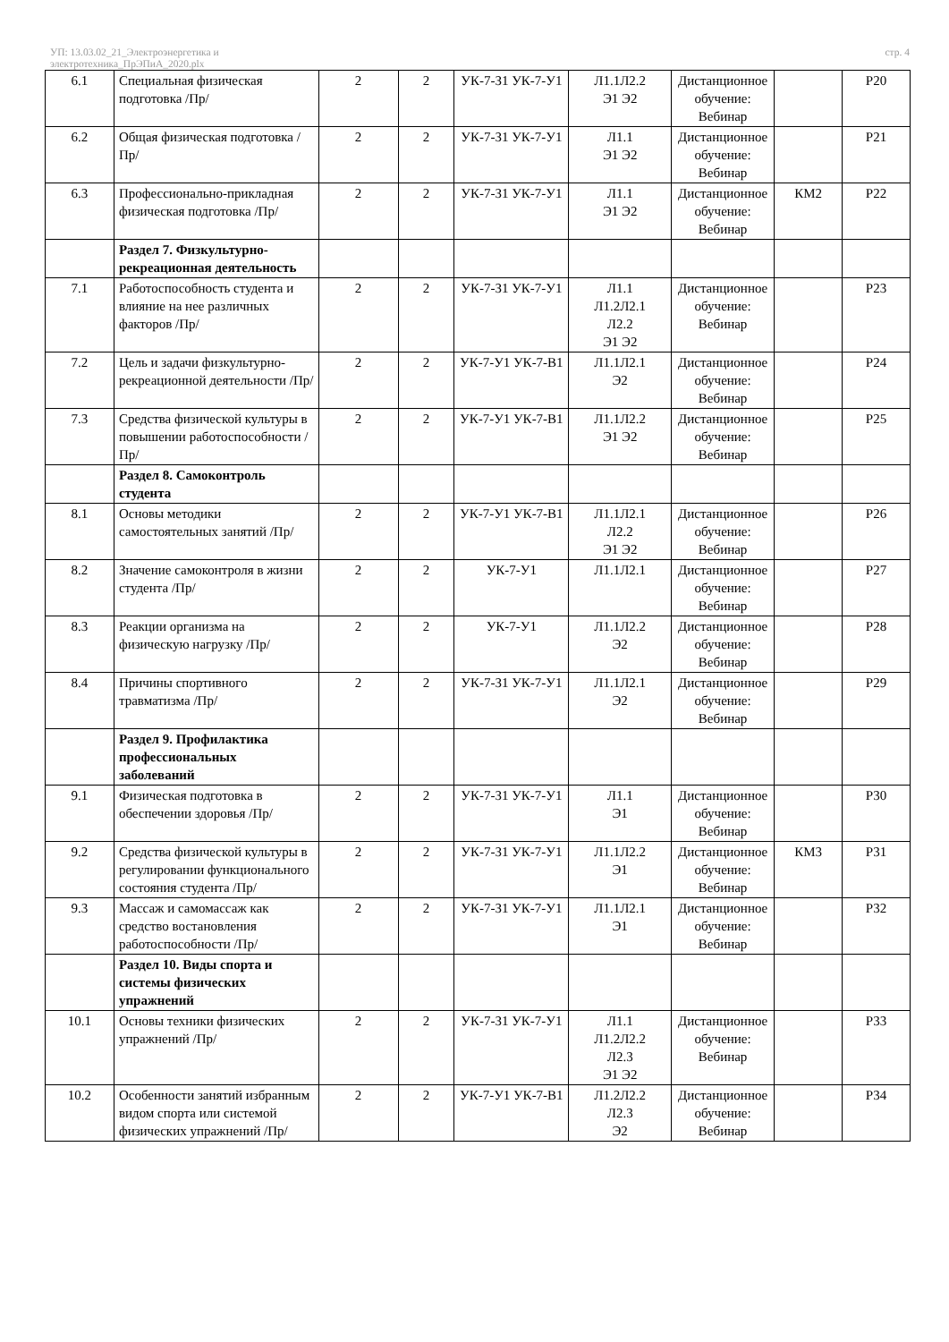УП: 13.03.02_21_Электроэнергетика и
электротехника_ПрЭПиА_2020.plx
стр. 4
| 6.1 | Специальная физическая подготовка /Пр/ | 2 | 2 | УК-7-З1 УК-7-У1 | Л1.1Л2.2 Э1 Э2 | Дистанционное обучение: Вебинар | | Р20 |
| 6.2 | Общая физическая подготовка /Пр/ | 2 | 2 | УК-7-З1 УК-7-У1 | Л1.1 Э1 Э2 | Дистанционное обучение: Вебинар | | Р21 |
| 6.3 | Профессионально-прикладная физическая подготовка /Пр/ | 2 | 2 | УК-7-З1 УК-7-У1 | Л1.1 Э1 Э2 | Дистанционное обучение: Вебинар | КМ2 | Р22 |
| | Раздел 7. Физкультурно-рекреационная деятельность | | | | | | | |
| 7.1 | Работоспособность студента и влияние на нее различных факторов /Пр/ | 2 | 2 | УК-7-З1 УК-7-У1 | Л1.1 Л1.2Л2.1 Л2.2 Э1 Э2 | Дистанционное обучение: Вебинар | | Р23 |
| 7.2 | Цель и задачи физкультурно-рекреационной деятельности /Пр/ | 2 | 2 | УК-7-У1 УК-7-В1 | Л1.1Л2.1 Э2 | Дистанционное обучение: Вебинар | | Р24 |
| 7.3 | Средства физической культуры в повышении работоспособности /Пр/ | 2 | 2 | УК-7-У1 УК-7-В1 | Л1.1Л2.2 Э1 Э2 | Дистанционное обучение: Вебинар | | Р25 |
| | Раздел 8. Самоконтроль студента | | | | | | | |
| 8.1 | Основы методики самостоятельных занятий /Пр/ | 2 | 2 | УК-7-У1 УК-7-В1 | Л1.1Л2.1 Л2.2 Э1 Э2 | Дистанционное обучение: Вебинар | | Р26 |
| 8.2 | Значение самоконтроля в жизни студента /Пр/ | 2 | 2 | УК-7-У1 | Л1.1Л2.1 | Дистанционное обучение: Вебинар | | Р27 |
| 8.3 | Реакции организма на физическую нагрузку /Пр/ | 2 | 2 | УК-7-У1 | Л1.1Л2.2 Э2 | Дистанционное обучение: Вебинар | | Р28 |
| 8.4 | Причины спортивного травматизма /Пр/ | 2 | 2 | УК-7-З1 УК-7-У1 | Л1.1Л2.1 Э2 | Дистанционное обучение: Вебинар | | Р29 |
| | Раздел 9. Профилактика профессиональных заболеваний | | | | | | | |
| 9.1 | Физическая подготовка в обеспечении здоровья /Пр/ | 2 | 2 | УК-7-З1 УК-7-У1 | Л1.1 Э1 | Дистанционное обучение: Вебинар | | Р30 |
| 9.2 | Средства физической культуры в регулировании функционального состояния студента /Пр/ | 2 | 2 | УК-7-З1 УК-7-У1 | Л1.1Л2.2 Э1 | Дистанционное обучение: Вебинар | КМ3 | Р31 |
| 9.3 | Массаж и самомассаж как средство востановления работоспособности /Пр/ | 2 | 2 | УК-7-З1 УК-7-У1 | Л1.1Л2.1 Э1 | Дистанционное обучение: Вебинар | | Р32 |
| | Раздел 10. Виды спорта и системы физических упражнений | | | | | | | |
| 10.1 | Основы техники физических упражнений /Пр/ | 2 | 2 | УК-7-З1 УК-7-У1 | Л1.1 Л1.2Л2.2 Л2.3 Э1 Э2 | Дистанционное обучение: Вебинар | | Р33 |
| 10.2 | Особенности занятий избранным видом спорта или системой физических упражнений /Пр/ | 2 | 2 | УК-7-У1 УК-7-В1 | Л1.2Л2.2 Л2.3 Э2 | Дистанционное обучение: Вебинар | | Р34 |